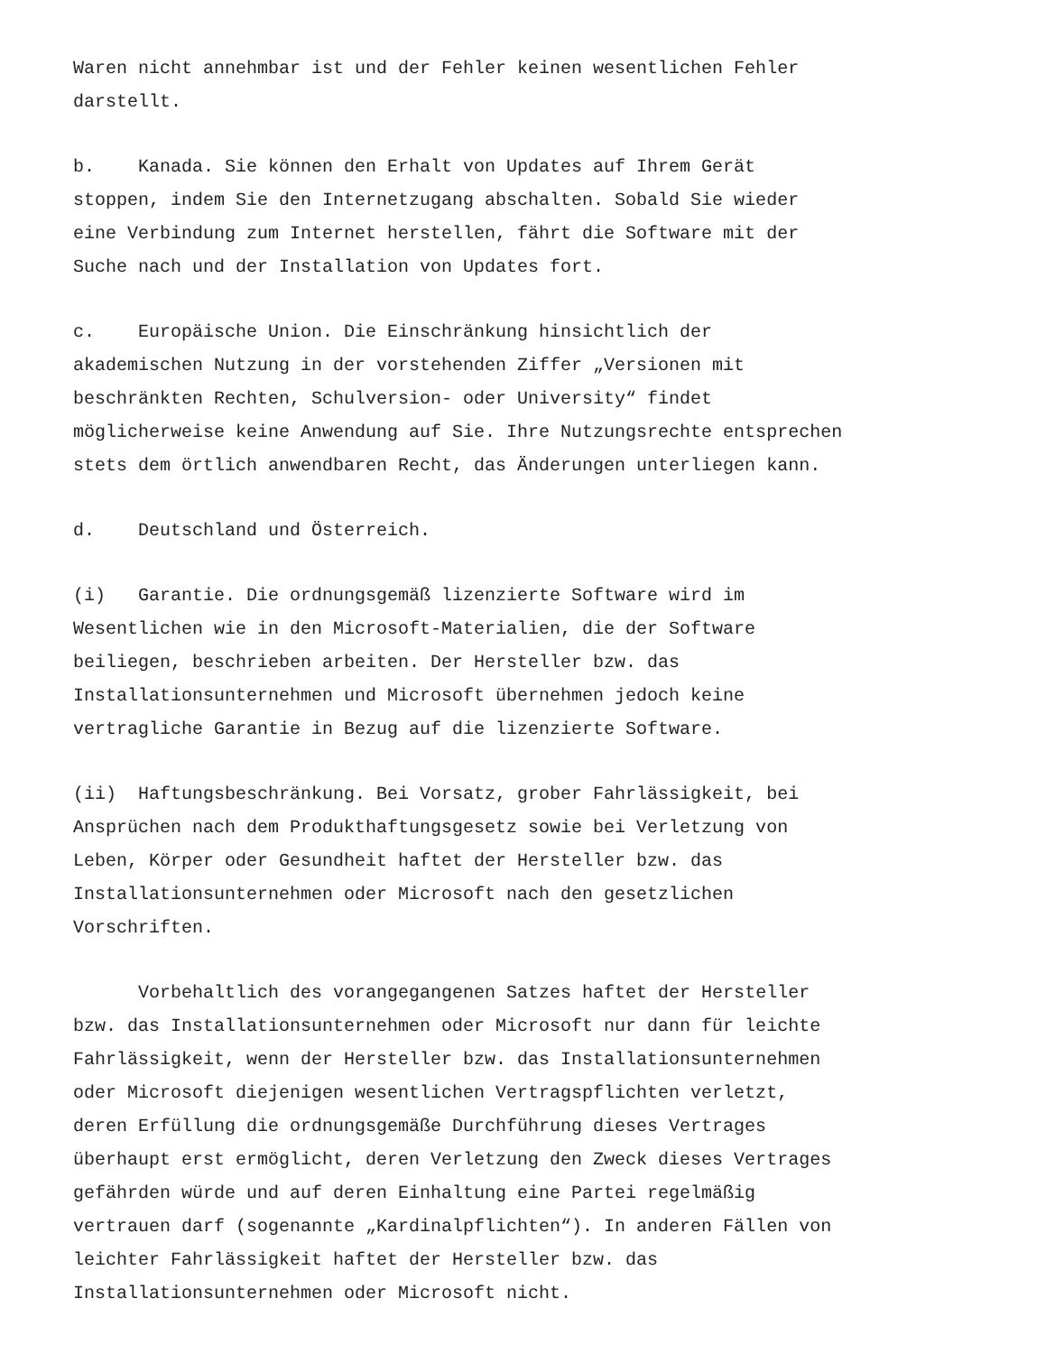Waren nicht annehmbar ist und der Fehler keinen wesentlichen Fehler darstellt.
b. Kanada. Sie können den Erhalt von Updates auf Ihrem Gerät stoppen, indem Sie den Internetzugang abschalten. Sobald Sie wieder eine Verbindung zum Internet herstellen, fährt die Software mit der Suche nach und der Installation von Updates fort.
c. Europäische Union. Die Einschränkung hinsichtlich der akademischen Nutzung in der vorstehenden Ziffer „Versionen mit beschränkten Rechten, Schulversion- oder University“ findet möglicherweise keine Anwendung auf Sie. Ihre Nutzungsrechte entsprechen stets dem örtlich anwendbaren Recht, das Änderungen unterliegen kann.
d. Deutschland und Österreich.
(i) Garantie. Die ordnungsgemäß lizenzierte Software wird im Wesentlichen wie in den Microsoft-Materialien, die der Software beiliegen, beschrieben arbeiten. Der Hersteller bzw. das Installationsunternehmen und Microsoft übernehmen jedoch keine vertragliche Garantie in Bezug auf die lizenzierte Software.
(ii) Haftungsbeschränkung. Bei Vorsatz, grober Fahrlässigkeit, bei Ansprüchen nach dem Produkthaftungsgesetz sowie bei Verletzung von Leben, Körper oder Gesundheit haftet der Hersteller bzw. das Installationsunternehmen oder Microsoft nach den gesetzlichen Vorschriften.
Vorbehaltlich des vorangegangenen Satzes haftet der Hersteller bzw. das Installationsunternehmen oder Microsoft nur dann für leichte Fahrlässigkeit, wenn der Hersteller bzw. das Installationsunternehmen oder Microsoft diejenigen wesentlichen Vertragspflichten verletzt, deren Erfüllung die ordnungsgemäße Durchführung dieses Vertrages überhaupt erst ermöglicht, deren Verletzung den Zweck dieses Vertrages gefährden würde und auf deren Einhaltung eine Partei regelmäßig vertrauen darf (sogenannte „Kardinalpflichten“). In anderen Fällen von leichter Fahrlässigkeit haftet der Hersteller bzw. das Installationsunternehmen oder Microsoft nicht.